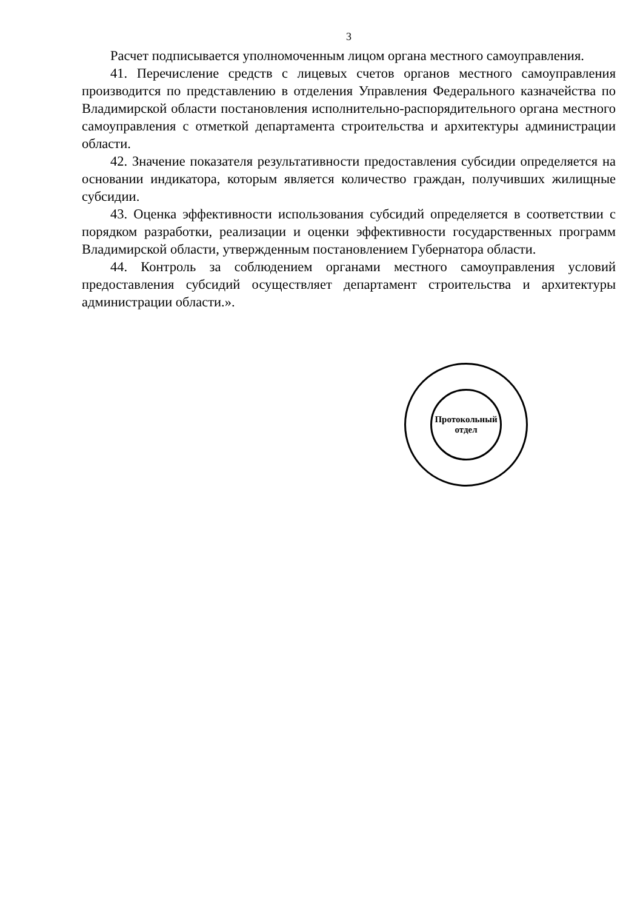3
Расчет подписывается уполномоченным лицом органа местного самоуправления.
41. Перечисление средств с лицевых счетов органов местного самоуправления производится по представлению в отделения Управления Федерального казначейства по Владимирской области постановления исполнительно-распорядительного органа местного самоуправления с отметкой департамента строительства и архитектуры администрации области.
42. Значение показателя результативности предоставления субсидии определяется на основании индикатора, которым является количество граждан, получивших жилищные субсидии.
43. Оценка эффективности использования субсидий определяется в соответствии с порядком разработки, реализации и оценки эффективности государственных программ Владимирской области, утвержденным постановлением Губернатора области.
44. Контроль за соблюдением органами местного самоуправления условий предоставления субсидий осуществляет департамент строительства и архитектуры администрации области.».
Протокольный
отдел